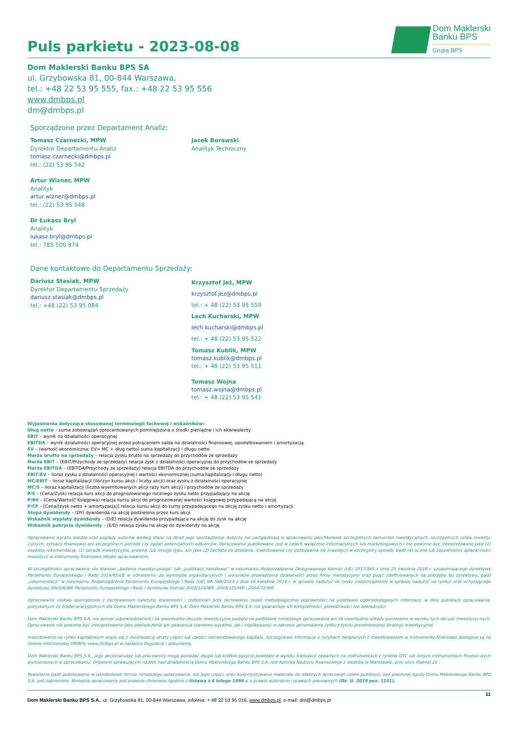Puls parkietu - 2023-08-08
Dom Maklerski
Banku BPS
Grupa BPS
Dom Maklerski Banku BPS SA
ul. Grzybowska 81, 00-844 Warszawa,
tel.: +48 22 53 95 555, fax.: +48 22 53 95 556
www.dmbps.pl
dm@dmbps.pl
Sporządzone przez Departament Analiz:
Tomasz Czarnecki, MPW
Dyrektor Departamentu Analiz
tomasz.czarnecki@dmbps.pl
tel.: (22) 53 95 542
Artur Wizner, MPW
Analityk
artur.wizner@dmbps.pl
tel.: (22) 53 95 548
Dr Łukasz Bryl
Analityk
lukasz.bryl@dmbps.pl
tel.: 785 500 874
Jacek Borawski
Analityk Techniczny
Dane kontaktowe do Departamentu Sprzedaży:
Dariusz Stasiak, MPW
Dyrektor Departamentu Sprzedaży
dariusz.stasiak@dmbps.pl
tel.: +48 (22) 53 95 084
Krzysztof Jeż, MPW
krzysztof.jez@dmbps.pl
tel.: + 48 (22) 53 95 559
Lech Kucharski, MPW
lech.kucharski@dmbps.pl
tel.: + 48 (22) 53 95 522
Tomasz Kublik, MPW
tomasz.kublik@dmbps.pl
tel.: + 48 (22) 53 95 511
Tomasz Wojna
tomasz.wojna@dmbps.pl
tel.: + 48 (22) 53 95 541
Wyjaśnienia dotyczące stosowanej terminologii fachowej i wskaźników:
Dług netto – suma zobowiązań oprocentowanych pomniejszona o środki pieniężne i ich ekwiwalenty
EBIT – wynik na działalności operacyjnej
EBITDA – wynik działalności operacyjnej przed potrąceniem salda na działalności finansowej, opodatkowaniem i amortyzacją.
EV – (wartość ekonomiczna; EV= MC + dług netto) suma kapitalizacji i długu netto
Marża brutto na sprzedaży – relacja zysku brutto na sprzedaży do przychodów ze sprzedaży
Marża EBIT – (EBIT/Przychody ze sprzedaży) relacja zysk z działalności operacyjnej do przychodów ze sprzedaży
Marża EBITDA – (EBITDA/Przychody ze sprzedaży) relacja EBITDA do przychodów ze sprzedaży
EBIT/EV – iloraz zysku z działalności operacyjnej i wartości ekonomicznej (suma kapitalizacji i długu netto)
MC/EBIT – iloraz kapitalizacji (iloczyn kursu akcji i liczby akcji) oraz zysku z działalności operacyjnej
MC/S – iloraz kapitalizacji (liczba wyemitowanych akcji razy kurs akcji) i przychodów ze sprzedaży
P/E – (Cena/Zysk) relacja kurs akcji do prognozowanego rocznego zysku netto przypadający na akcję
P/BV – (Cena/Wartość Księgowa) relacja kursu akcji do prognozowanej wartości księgowej przypadającą na akcję
P/CF – [Cena/(zysk netto + amortyzacja)] relacja kursu akcji do sumy przypadającego na akcję zysku netto i amortyzacji
Stopa dywidendy – (DY) dywidenda na akcję podzielona przez kurs akcji
Wskaźnik wypłaty dywidendy – (D/E) relacja dywidenda przypadająca na akcję do zysk na akcję
Wskaźnik pokrycia dywidendy – (E/D) relacja zysku na akcję do dywidendy na akcję
Opracowanie wyraża wiedzę oraz poglądy autorów według stanu na dzień jego sporządzenia. Autorzy nie uwzględniają w opracowaniu jakichkolwiek szczególnych zamierzeń inwestycyjnych, szczególnych celów inwesty-cyjnych, sytuacji finansowej ani szczególnych potrzeb czy żądań potencjalnych odbiorców. Opracowanie publikowane jest w celach wyłącznie informacyjnych lub marketingowych i nie powinno być interpretowane jako (1) osobista rekomendacja, (1) porada inwestycyjna, prawna, lub innego typu, ani jako (2) zachęta do działania, inwestowania czy pozbywania się inwestycji w szczególny sposób, bądź (4) ocena lub zapewnienie opłacal-ności inwestycji w instrumenty finansowe objęte opracowaniem.
W szczególności opracowanie nie stanowi „badania inwestycyjnego” lub „publikacji handlowej” w rozumieniu Rozporządzenia Delegowanego Komisji (UE) 2017/565 z dnia 25 kwietnia 2016 r. uzupełniającego dyrektywę Parlamentu Europejskiego i Rady 2014/65/UE w odniesieniu do wymogów organizacyjnych i warunków prowadzenia działalności przez firmy inwestycyjne oraz pojęć zdefiniowanych na potrzeby tej dyrektywy, bądź „rekomendacji” w rozumieniu Rozporządzenia Parlamentu Europejskiego I Rady (UE) NR 596/2014 z dnia 16 kwietnia 2014 r. w sprawie nadużyć na rynku (rozporządzenie w sprawie nadużyć na rynku) oraz uchylającego dyrektywę 2003/6/WE Parlamentu Europejskiego i Rady i dyrektywy Komisji 2003/124/WE, 2003/125/WE i 2004/72/WE.
Opracowanie zostało sporządzone z zachowaniem należytej staranności i rzetelności przy zachowaniu zasad metodologicznej poprawności na podstawie ogólnodostępnych informacji, w dniu publikacji opracowania, pozyskanych ze źródeł wiarygodnych dla Domu Maklerskiego Banku BPS S.A. Dom Maklerski Banku BPS S.A. nie gwarantuje ich kompletności, prawdziwości lub dokładności.
Dom Maklerski Banku BPS S.A. nie ponosi odpowiedzialności za ewentualne decyzje inwestycyjne podjęte na podstawie niniejszego opracowania ani za ewentualne szkody poniesione w wyniku tych decyzji inwestycyj-nych. Opracowanie nie powinno być interpretowane jako oświadczenie ani gwarancja (zarówno wyraźna, jak i implikowana) w zakresie generowania zysku z tytułu prezentowanej strategii inwestycyjnej.
Inwestowanie na rynku kapitałowym wiąże się z możliwością utraty części lub całości zainwestowanego kapitału. Szczegółowe informacje o ryzykach związanych z inwestowaniem w instrumenty finansowe dostępne są na stronie internetowej DMBPS: www.dmbps.pl w zakładce Regulacje i dokumenty.
Dom Maklerski Banku BPS S.A., jego akcjonariusze lub pracownicy mogą posiadać długie lub krótkie pozycje powstałe w wyniku transakcji zawartych na instrumentach z rynków OTC lub innych instrumentach finanso-wych wymienionych w opracowaniu. Organem sprawującym nadzór nad działalnością Domu Maklerskiego Banku BPS S.A. jest Komisja Nadzoru Finansowego z siedzibą w Warszawie, przy ulicy Pięknej 20 .
Powielanie bądź publikowanie w jakiejkolwiek formie niniejszego opracowania, lub jego części, oraz wykorzystywanie materiału do własnych opracowań celem publikacji, bez pisemnej zgody Domu Maklerskiego Banku BPS S.A. jest zabronione. Niniejsze opracowanie jest prawnie chronione zgodnie z Ustawą z 4 lutego 1994 r. o prawie autorskim i prawach pokrewnych (Dz. U. 2019 poz. 1231).
Dom Maklerski Banku BPS S.A., ul. Grzybowska 81, 00-844 Warszawa, infolinia: + 48 22 53 95 016, www.dmbps.pl, e-mail: dm@dmbps.pl 11